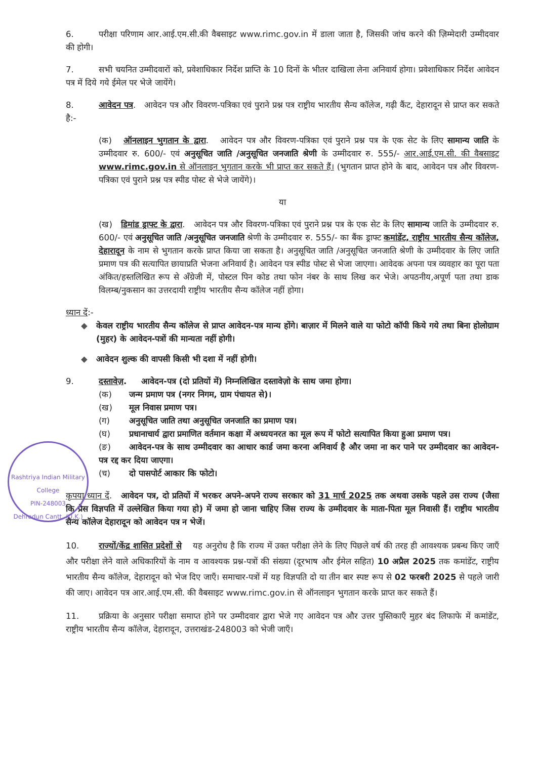6. परीक्षा परिणाम आर.आई.एम.सी.की वैबसाइट www.rimc.gov.in में डाला जाता है, जिसकी जांच करने की ज़िम्मेदारी उम्मीदवार की होगी।
7. सभी चयनित उम्मीदवारों को, प्रवेशाधिकार निर्देश प्राप्ति के 10 दिनों के भीतर दाखिला लेना अनिवार्य होगा। प्रवेशाधिकार निर्देश आवेदन पत्र में दिये गये ईमेल पर भेजे जायेंगे।
8. आवेदन पत्र. आवेदन पत्र और विवरण-पत्रिका एवं पुराने प्रश्न पत्र राष्ट्रीय भारतीय सैन्य कॉलेज, गढ़ी कैंट, देहारादून से प्राप्त कर सकते है:-
(क) ऑनलाइन भुगतान के द्वारा. आवेदन पत्र और विवरण-पत्रिका एवं पुराने प्रश्न पत्र के एक सेट के लिए सामान्य जाति के उम्मीदवार रु. 600/- एवं अनुसूचित जाति /अनुसूचित जनजाति श्रेणी के उम्मीदवार रु. 555/- आर.आई.एम.सी. की वैबसाइट www.rimc.gov.in से ऑनलाइन भुगतान करके भी प्राप्त कर सकते हैं। (भुगतान प्राप्त होने के बाद, आवेदन पत्र और विवरण-पत्रिका एवं पुराने प्रश्न पत्र स्पीड पोस्ट से भेजे जायेंगे)।
या
(ख) डिमांड ड्राफ्ट के द्वारा. आवेदन पत्र और विवरण-पत्रिका एवं पुराने प्रश्न पत्र के एक सेट के लिए सामान्य जाति के उम्मीदवार रु. 600/- एवं अनुसूचित जाति /अनुसूचित जनजाति श्रेणी के उम्मीदवार रु. 555/- का बैंक ड्राफ्ट कमांडेंट, राष्ट्रीय भारतीय सैन्य कॉलेज, देहारादून के नाम से भुगतान करके प्राप्त किया जा सकता है। अनुसूचित जाति /अनुसूचित जनजाति श्रेणी के उम्मीदवार के लिए जाति प्रमाण पत्र की सत्यापित छायाप्रति भेजना अनिवार्य है। आवेदन पत्र स्पीड पोस्ट से भेजा जाएगा। आवेदक अपना पत्र व्यवहार का पूरा पता अंकित/हस्तलिखित रूप से अँग्रेजी में, पोस्टल पिन कोड तथा फोन नंबर के साथ लिख कर भेजे। अपठनीय,अपूर्ण पता तथा डाक विलम्ब/नुकसान का उत्तरदायी राष्ट्रीय भारतीय सैन्य कॉलेज नहीं होगा।
ध्यान दें:-
◆ केवल राष्ट्रीय भारतीय सैन्य कॉलेज से प्राप्त आवेदन-पत्र मान्य होंगे। बाज़ार में मिलने वाले या फोटो कॉपी किये गये तथा बिना होलोग्राम (मुहर) के आवेदन-पत्रों की मान्यता नहीं होगी।
◆ आवेदन शुल्क की वापसी किसी भी दशा में नहीं होगी।
9. दस्तावेज़. आवेदन-पत्र (दो प्रतियों में) निम्नलिखित दस्तावेज़ो के साथ जमा होगा।
(क) जन्म प्रमाण पत्र (नगर निगम, ग्राम पंचायत से)।
(ख) मूल निवास प्रमाण पत्र।
(ग) अनुसूचित जाति तथा अनुसूचित जनजाति का प्रमाण पत्र।
(घ) प्रधानाचार्य द्वारा प्रमाणित वर्तमान कक्षा में अध्ययनरत का मूल रूप में फोटो सत्यापित किया हुआ प्रमाण पत्र।
(ङ) आवेदन-पत्र के साथ उम्मीदवार का आधार कार्ड जमा करना अनिवार्य है और जमा ना कर पाने पर उम्मीदवार का आवेदन-पत्र रद्द कर दिया जाएगा।
(च) दो पासपोर्ट आकार कि फोटो।
कृपया ध्यान दें. आवेदन पत्र, दो प्रतियों में भरकर अपने-अपने राज्य सरकार को 31 मार्च 2025 तक अथवा उसके पहले उस राज्य (जैसा कि प्रेस विज्ञपति में उल्लेखित किया गया हो) में जमा हो जाना चाहिए जिस राज्य के उम्मीदवार के माता-पिता मूल निवासी हैं। राष्ट्रीय भारतीय सैन्य कॉलेज देहारादून को आवेदन पत्र न भेजें।
10. राज्यों/केंद्र शासित प्रदेशों से यह अनुरोध है कि राज्य में उक्त परीक्षा लेने के लिए पिछले वर्ष की तरह ही आवश्यक प्रबन्ध किए जाएँ और परीक्षा लेने वाले अधिकारियों के नाम व आवश्यक प्रश्न-पत्रों की संख्या (दूरभाष और ईमेल सहित) 10 अप्रैल 2025 तक कमांडेंट, राष्ट्रीय भारतीय सैन्य कॉलेज, देहारादून को भेज दिए जाएँ। समाचार-पत्रों में यह विज्ञपति दो या तीन बार स्पष्ट रूप से 02 फरबरी 2025 से पहले जारी की जाए। आवेदन पत्र आर.आई.एम.सी. की वैबसाइट www.rimc.gov.in से ऑनलाइन भुगतान करके प्राप्त कर सकते हैं।
11. प्रक्रिया के अनुसार परीक्षा समाप्त होने पर उम्मीदवार द्वारा भेजे गए आवेदन पत्र और उत्तर पुस्तिकाएँ मुहर बंद लिफाफे में कमांडेंट, राष्ट्रीय भारतीय सैन्य कॉलेज, देहारादून, उत्तराखंड-248003 को भेजी जाएँ।
Rashtriya Indian Military College
PIN-248003
Dehradun Cantt. (U.K.)